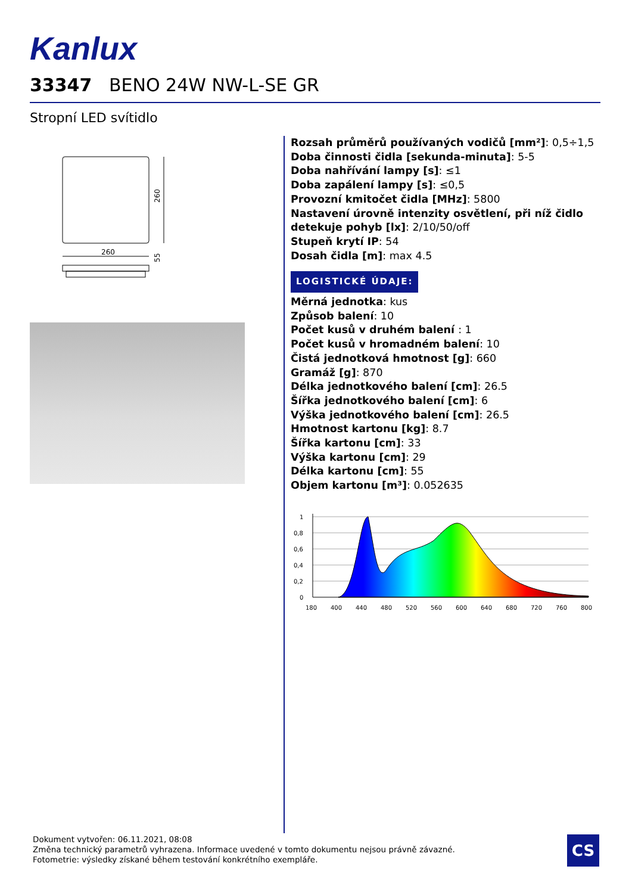Kanlux
33347 BENO 24W NW-L-SE GR
Stropní LED svítidlo
260
260
55
Rozsah průměrů používaných vodičů [mm²]: 0,5÷1,5
Doba činnosti čidla [sekunda-minuta]: 5-5
Doba nahřívání lampy [s]: ≤1
Doba zapálení lampy [s]: ≤0,5
Provozní kmitočet čidla [MHz]: 5800
Nastavení úrovně intenzity osvětlení, při níž čidlo detekuje pohyb [lx]: 2/10/50/off
Stupeň krytí IP: 54
Dosah čidla [m]: max 4.5
LOGISTICKÉ ÚDAJE:
Měrná jednotka: kus
Způsob balení: 10
Počet kusů v druhém balení : 1
Počet kusů v hromadném balení: 10
Čistá jednotková hmotnost [g]: 660
Gramáž [g]: 870
Délka jednotkového balení [cm]: 26.5
Šířka jednotkového balení [cm]: 6
Výška jednotkového balení [cm]: 26.5
Hmotnost kartonu [kg]: 8.7
Šířka kartonu [cm]: 33
Výška kartonu [cm]: 29
Délka kartonu [cm]: 55
Objem kartonu [m³]: 0.052635
1
0,8
0,6
0,4
0,2
0
180
400
440
480
520
560
600
640
680
720
760
800
Dokument vytvořen: 06.11.2021, 08:08
Změna technický parametrů vyhrazena. Informace uvedené v tomto dokumentu nejsou právně závazné.
Fotometrie: výsledky získané během testování konkrétního exempláře.
CS